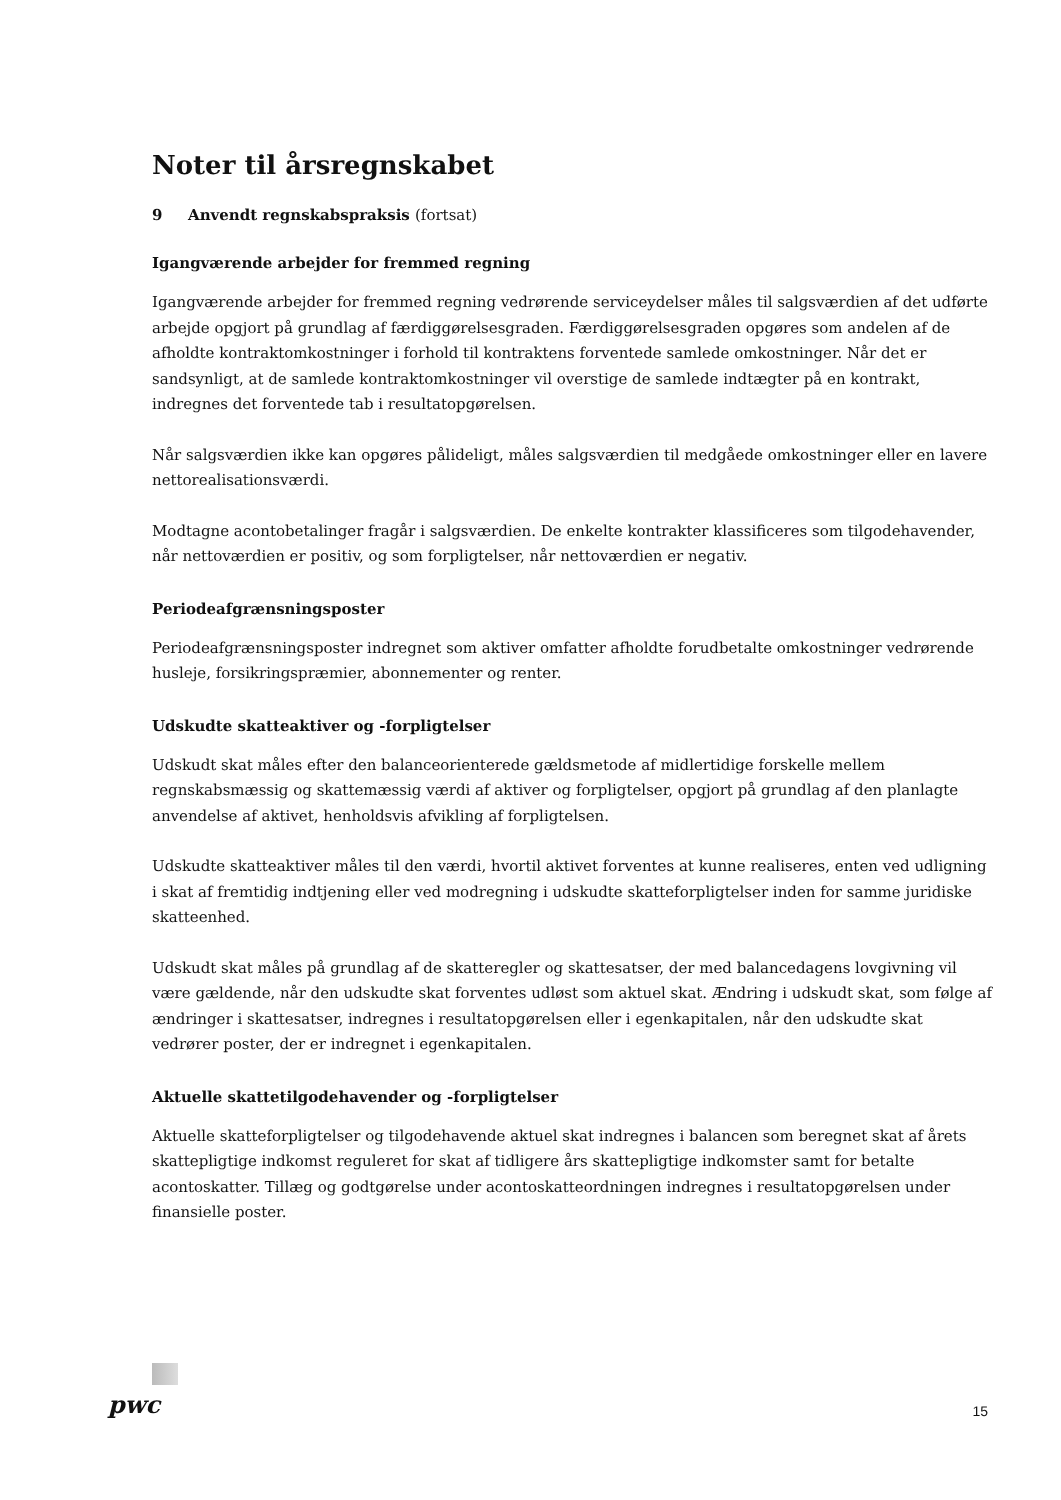Noter til årsregnskabet
9 Anvendt regnskabspraksis (fortsat)
Igangværende arbejder for fremmed regning
Igangværende arbejder for fremmed regning vedrørende serviceydelser måles til salgsværdien af det udførte arbejde opgjort på grundlag af færdiggørelsesgraden. Færdiggørelsesgraden opgøres som andelen af de afholdte kontraktomkostninger i forhold til kontraktens forventede samlede omkostninger. Når det er sandsynligt, at de samlede kontraktomkostninger vil overstige de samlede indtægter på en kontrakt, indregnes det forventede tab i resultatopgørelsen.
Når salgsværdien ikke kan opgøres pålideligt, måles salgsværdien til medgåede omkostninger eller en lavere nettorealisationsværdi.
Modtagne acontobetalinger fragår i salgsværdien. De enkelte kontrakter klassificeres som tilgodehavender, når nettoværdien er positiv, og som forpligtelser, når nettoværdien er negativ.
Periodeafgrænsningsposter
Periodeafgrænsningsposter indregnet som aktiver omfatter afholdte forudbetalte omkostninger vedrørende husleje, forsikringspræmier, abonnementer og renter.
Udskudte skatteaktiver og -forpligtelser
Udskudt skat måles efter den balanceorienterede gældsmetode af midlertidige forskelle mellem regnskabsmæssig og skattemæssig værdi af aktiver og forpligtelser, opgjort på grundlag af den planlagte anvendelse af aktivet, henholdsvis afvikling af forpligtelsen.
Udskudte skatteaktiver måles til den værdi, hvortil aktivet forventes at kunne realiseres, enten ved udligning i skat af fremtidig indtjening eller ved modregning i udskudte skatteforpligtelser inden for samme juridiske skatteenhed.
Udskudt skat måles på grundlag af de skatteregler og skattesatser, der med balancedagens lovgivning vil være gældende, når den udskudte skat forventes udløst som aktuel skat. Ændring i udskudt skat, som følge af ændringer i skattesatser, indregnes i resultatopgørelsen eller i egenkapitalen, når den udskudte skat vedrører poster, der er indregnet i egenkapitalen.
Aktuelle skattetilgodehavender og -forpligtelser
Aktuelle skatteforpligtelser og tilgodehavende aktuel skat indregnes i balancen som beregnet skat af årets skattepligtige indkomst reguleret for skat af tidligere års skattepligtige indkomster samt for betalte acontoskatter. Tillæg og godtgørelse under acontoskatteordningen indregnes i resultatopgørelsen under finansielle poster.
pwc 15